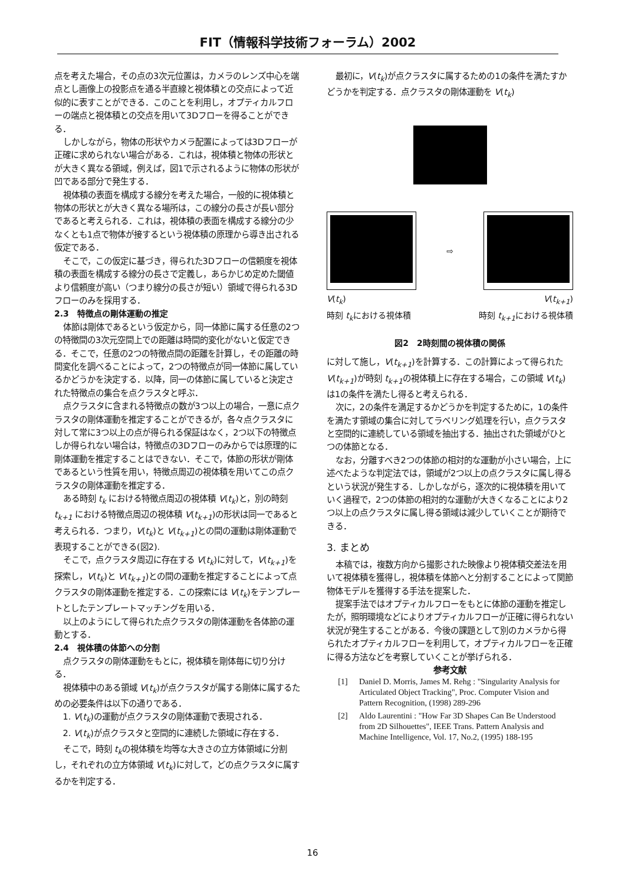FIT（情報科学技術フォーラム）2002
点を考えた場合，その点の3次元位置は，カメラのレンズ中心を端点とし画像上の投影点を通る半直線と視体積との交点によって近似的に表すことができる．このことを利用し，オプティカルフローの端点と視体積との交点を用いて3Dフローを得ることができる．
しかしながら，物体の形状やカメラ配置によっては3Dフローが正確に求められない場合がある．これは，視体積と物体の形状とが大きく異なる領域，例えば，図1で示されるように物体の形状が凹である部分で発生する．
視体積の表面を構成する線分を考えた場合，一般的に視体積と物体の形状とが大きく異なる場所は，この線分の長さが長い部分であると考えられる．これは，視体積の表面を構成する線分の少なくとも1点で物体が接するという視体積の原理から導き出される仮定である．
そこで，この仮定に基づき，得られた3Dフローの信頼度を視体積の表面を構成する線分の長さで定義し，あらかじめ定めた閾値より信頼度が高い（つまり線分の長さが短い）領域で得られる3Dフローのみを採用する．
2.3　特徴点の剛体運動の推定
体節は剛体であるという仮定から，同一体節に属する任意の2つの特徴間の3次元空間上での距離は時間的変化がないと仮定できる．そこで，任意の2つの特徴点間の距離を計算し，その距離の時間変化を調べることによって，2つの特徴点が同一体節に属しているかどうかを決定する．以降，同一の体節に属していると決定された特徴点の集合を点クラスタと呼ぶ．
点クラスタに含まれる特徴点の数が3つ以上の場合，一意に点クラスタの剛体運動を推定することができるが，各々点クラスタに対して常に3つ以上の点が得られる保証はなく，2つ以下の特徴点しか得られない場合は，特徴点の3Dフローのみからでは原理的に剛体運動を推定することはできない．そこで，体節の形状が剛体であるという性質を用い，特徴点周辺の視体積を用いてこの点クラスタの剛体運動を推定する．
ある時刻 t<sub>k</sub> における特徴点周辺の視体積 V(t<sub>k</sub>)と，別の時刻 t<sub>k+1</sub> における特徴点周辺の視体積 V(t<sub>k+1</sub>)の形状は同一であると考えられる．つまり，V(t<sub>k</sub>)と V(t<sub>k+1</sub>)との間の運動は剛体運動で表現することができる(図2).
そこで，点クラスタ周辺に存在する V(t<sub>k</sub>)に対して，V(t<sub>k+1</sub>)を探索し，V(t<sub>k</sub>)と V(t<sub>k+1</sub>)との間の運動を推定することによって点クラスタの剛体運動を推定する．この探索には V(t<sub>k</sub>)をテンプレートとしたテンプレートマッチングを用いる．
以上のようにして得られた点クラスタの剛体運動を各体節の運動とする．
2.4　視体積の体節への分割
点クラスタの剛体運動をもとに，視体積を剛体毎に切り分ける．
視体積中のある領域 V(t<sub>k</sub>)が点クラスタが属する剛体に属するための必要条件は以下の通りである．
1. V(t<sub>k</sub>)の運動が点クラスタの剛体運動で表現される．
2. V(t<sub>k</sub>)が点クラスタと空間的に連続した領域に存在する．
そこで，時刻 t<sub>k</sub>の視体積を均等な大きさの立方体領域に分割し，それぞれの立方体領域 V(t<sub>k</sub>)に対して，どの点クラスタに属するかを判定する．
最初に，V(t<sub>k</sub>)が点クラスタに属するための1の条件を満たすかどうかを判定する．点クラスタの剛体運動を V(t<sub>k</sub>)
⇨
V(t<sub>k</sub>) V(t<sub>k+1</sub>)
時刻 t<sub>k</sub>における視体積 時刻 t<sub>k+1</sub>における視体積
図2　2時刻間の視体積の関係
に対して施し，V(t<sub>k+1</sub>)を計算する．この計算によって得られた V(t<sub>k+1</sub>)が時刻 t<sub>k+1</sub>の視体積上に存在する場合，この領域 V(t<sub>k</sub>)は1の条件を満たし得ると考えられる．
次に，2の条件を満足するかどうかを判定するために，1の条件を満たす領域の集合に対してラベリング処理を行い，点クラスタと空間的に連続している領域を抽出する．抽出された領域がひとつの体節となる．
なお，分離すべき2つの体節の相対的な運動が小さい場合，上に述べたような判定法では，領域が2つ以上の点クラスタに属し得るという状況が発生する．しかしながら，逐次的に視体積を用いていく過程で，2つの体節の相対的な運動が大きくなることにより2つ以上の点クラスタに属し得る領域は減少していくことが期待できる．
3. まとめ
本稿では，複数方向から撮影された映像より視体積交差法を用いて視体積を獲得し，視体積を体節へと分割することによって関節物体モデルを獲得する手法を提案した．
提案手法ではオプティカルフローをもとに体節の運動を推定したが，照明環境などによりオプティカルフローが正確に得られない状況が発生することがある．今後の課題として別のカメラから得られたオプティカルフローを利用して，オプティカルフローを正確に得る方法などを考察していくことが挙げられる．
参考文献
[1] Daniel D. Morris, James M. Rehg : "Singularity Analysis for Articulated Object Tracking", Proc. Computer Vision and Pattern Recognition, (1998) 289-296
[2] Aldo Laurentini : "How Far 3D Shapes Can Be Understood from 2D Silhouettes", IEEE Trans. Pattern Analysis and Machine Intelligence, Vol. 17, No.2, (1995) 188-195
16